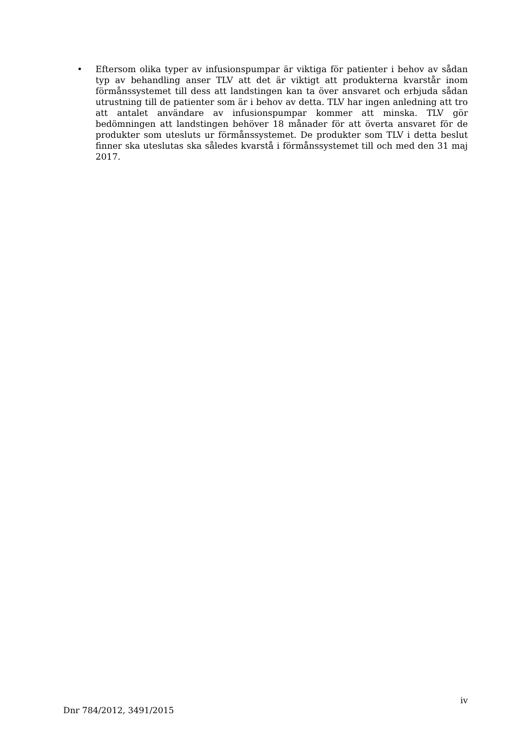• Eftersom olika typer av infusionspumpar är viktiga för patienter i behov av sådan typ av behandling anser TLV att det är viktigt att produkterna kvarstår inom förmånssystemet till dess att landstingen kan ta över ansvaret och erbjuda sådan utrustning till de patienter som är i behov av detta. TLV har ingen anledning att tro att antalet användare av infusionspumpar kommer att minska. TLV gör bedömningen att landstingen behöver 18 månader för att överta ansvaret för de produkter som utesluts ur förmånssystemet. De produkter som TLV i detta beslut finner ska uteslutas ska således kvarstå i förmånssystemet till och med den 31 maj 2017.
iv
Dnr 784/2012, 3491/2015